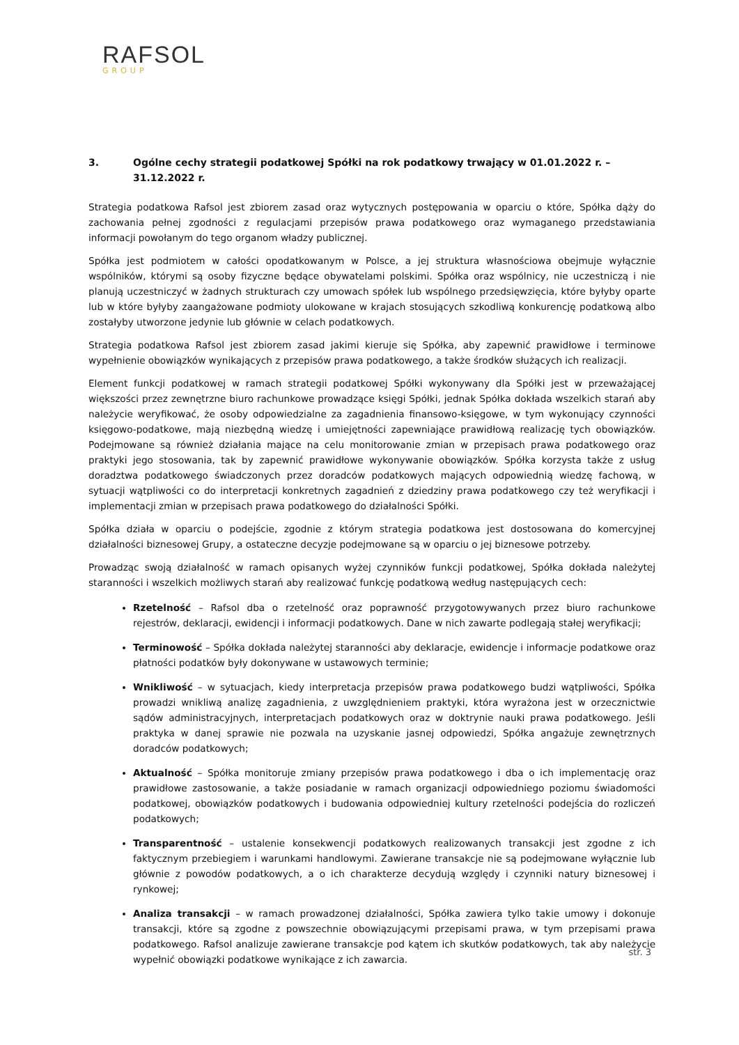RAFSOL
GROUP
3. Ogólne cechy strategii podatkowej Spółki na rok podatkowy trwający w 01.01.2022 r. – 31.12.2022 r.
Strategia podatkowa Rafsol jest zbiorem zasad oraz wytycznych postępowania w oparciu o które, Spółka dąży do zachowania pełnej zgodności z regulacjami przepisów prawa podatkowego oraz wymaganego przedstawiania informacji powołanym do tego organom władzy publicznej.
Spółka jest podmiotem w całości opodatkowanym w Polsce, a jej struktura własnościowa obejmuje wyłącznie wspólników, którymi są osoby fizyczne będące obywatelami polskimi. Spółka oraz wspólnicy, nie uczestniczą i nie planują uczestniczyć w żadnych strukturach czy umowach spółek lub wspólnego przedsięwzięcia, które byłyby oparte lub w które byłyby zaangażowane podmioty ulokowane w krajach stosujących szkodliwą konkurencję podatkową albo zostałyby utworzone jedynie lub głównie w celach podatkowych.
Strategia podatkowa Rafsol jest zbiorem zasad jakimi kieruje się Spółka, aby zapewnić prawidłowe i terminowe wypełnienie obowiązków wynikających z przepisów prawa podatkowego, a także środków służących ich realizacji.
Element funkcji podatkowej w ramach strategii podatkowej Spółki wykonywany dla Spółki jest w przeważającej większości przez zewnętrzne biuro rachunkowe prowadzące księgi Spółki, jednak Spółka dokłada wszelkich starań aby należycie weryfikować, że osoby odpowiedzialne za zagadnienia finansowo-księgowe, w tym wykonujący czynności księgowo-podatkowe, mają niezbędną wiedzę i umiejętności zapewniające prawidłową realizację tych obowiązków. Podejmowane są również działania mające na celu monitorowanie zmian w przepisach prawa podatkowego oraz praktyki jego stosowania, tak by zapewnić prawidłowe wykonywanie obowiązków. Spółka korzysta także z usług doradztwa podatkowego świadczonych przez doradców podatkowych mających odpowiednią wiedzę fachową, w sytuacji wątpliwości co do interpretacji konkretnych zagadnień z dziedziny prawa podatkowego czy też weryfikacji i implementacji zmian w przepisach prawa podatkowego do działalności Spółki.
Spółka działa w oparciu o podejście, zgodnie z którym strategia podatkowa jest dostosowana do komercyjnej działalności biznesowej Grupy, a ostateczne decyzje podejmowane są w oparciu o jej biznesowe potrzeby.
Prowadząc swoją działalność w ramach opisanych wyżej czynników funkcji podatkowej, Spółka dokłada należytej staranności i wszelkich możliwych starań aby realizować funkcję podatkową według następujących cech:
Rzetelność – Rafsol dba o rzetelność oraz poprawność przygotowywanych przez biuro rachunkowe rejestrów, deklaracji, ewidencji i informacji podatkowych. Dane w nich zawarte podlegają stałej weryfikacji;
Terminowość – Spółka dokłada należytej staranności aby deklaracje, ewidencje i informacje podatkowe oraz płatności podatków były dokonywane w ustawowych terminie;
Wnikliwość – w sytuacjach, kiedy interpretacja przepisów prawa podatkowego budzi wątpliwości, Spółka prowadzi wnikliwą analizę zagadnienia, z uwzględnieniem praktyki, która wyrażona jest w orzecznictwie sądów administracyjnych, interpretacjach podatkowych oraz w doktrynie nauki prawa podatkowego. Jeśli praktyka w danej sprawie nie pozwala na uzyskanie jasnej odpowiedzi, Spółka angażuje zewnętrznych doradców podatkowych;
Aktualność – Spółka monitoruje zmiany przepisów prawa podatkowego i dba o ich implementację oraz prawidłowe zastosowanie, a także posiadanie w ramach organizacji odpowiedniego poziomu świadomości podatkowej, obowiązków podatkowych i budowania odpowiedniej kultury rzetelności podejścia do rozliczeń podatkowych;
Transparentność – ustalenie konsekwencji podatkowych realizowanych transakcji jest zgodne z ich faktycznym przebiegiem i warunkami handlowymi. Zawierane transakcje nie są podejmowane wyłącznie lub głównie z powodów podatkowych, a o ich charakterze decydują względy i czynniki natury biznesowej i rynkowej;
Analiza transakcji – w ramach prowadzonej działalności, Spółka zawiera tylko takie umowy i dokonuje transakcji, które są zgodne z powszechnie obowiązującymi przepisami prawa, w tym przepisami prawa podatkowego. Rafsol analizuje zawierane transakcje pod kątem ich skutków podatkowych, tak aby należycie wypełnić obowiązki podatkowe wynikające z ich zawarcia.
str. 3